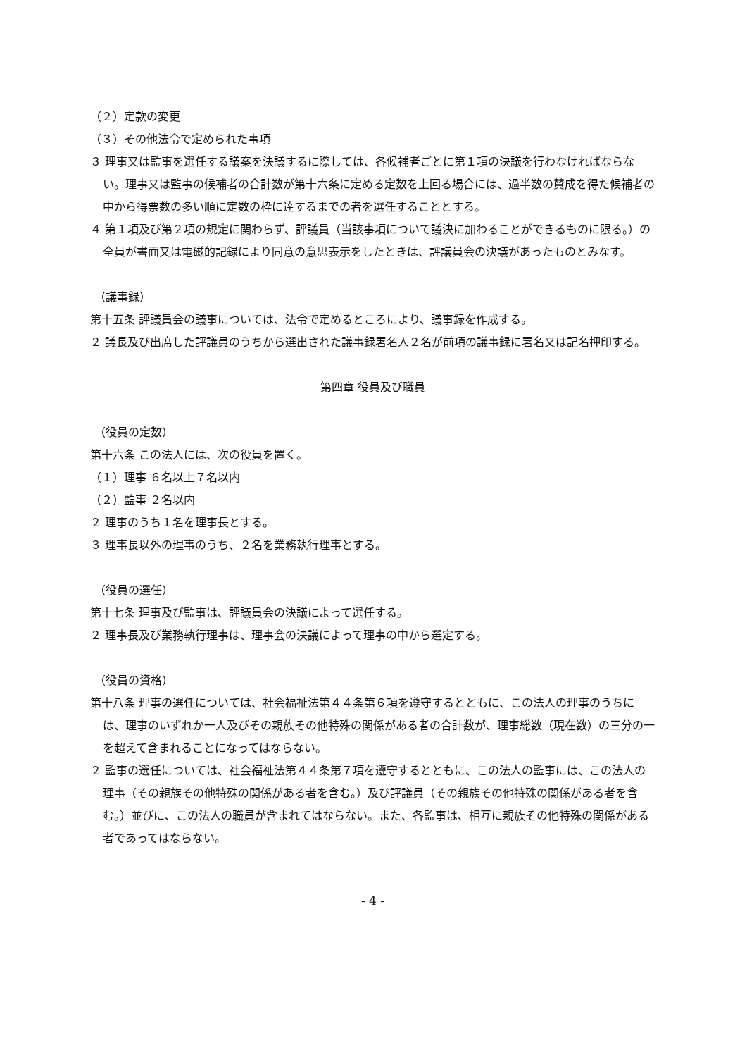（２）定款の変更
（３）その他法令で定められた事項
３ 理事又は監事を選任する議案を決議するに際しては、各候補者ごとに第１項の決議を行わなければならない。理事又は監事の候補者の合計数が第十六条に定める定数を上回る場合には、過半数の賛成を得た候補者の中から得票数の多い順に定数の枠に達するまでの者を選任することとする。
４ 第１項及び第２項の規定に関わらず、評議員（当該事項について議決に加わることができるものに限る。）の全員が書面又は電磁的記録により同意の意思表示をしたときは、評議員会の決議があったものとみなす。
（議事録）
第十五条 評議員会の議事については、法令で定めるところにより、議事録を作成する。
２ 議長及び出席した評議員のうちから選出された議事録署名人２名が前項の議事録に署名又は記名押印する。
第四章 役員及び職員
（役員の定数）
第十六条 この法人には、次の役員を置く。
（１）理事 ６名以上７名以内
（２）監事 ２名以内
２ 理事のうち１名を理事長とする。
３ 理事長以外の理事のうち、２名を業務執行理事とする。
（役員の選任）
第十七条 理事及び監事は、評議員会の決議によって選任する。
２ 理事長及び業務執行理事は、理事会の決議によって理事の中から選定する。
（役員の資格）
第十八条 理事の選任については、社会福祉法第４４条第６項を遵守するとともに、この法人の理事のうちには、理事のいずれか一人及びその親族その他特殊の関係がある者の合計数が、理事総数（現在数）の三分の一を超えて含まれることになってはならない。
２ 監事の選任については、社会福祉法第４４条第７項を遵守するとともに、この法人の監事には、この法人の理事（その親族その他特殊の関係がある者を含む。）及び評議員（その親族その他特殊の関係がある者を含む。）並びに、この法人の職員が含まれてはならない。また、各監事は、相互に親族その他特殊の関係がある者であってはならない。
- 4 -